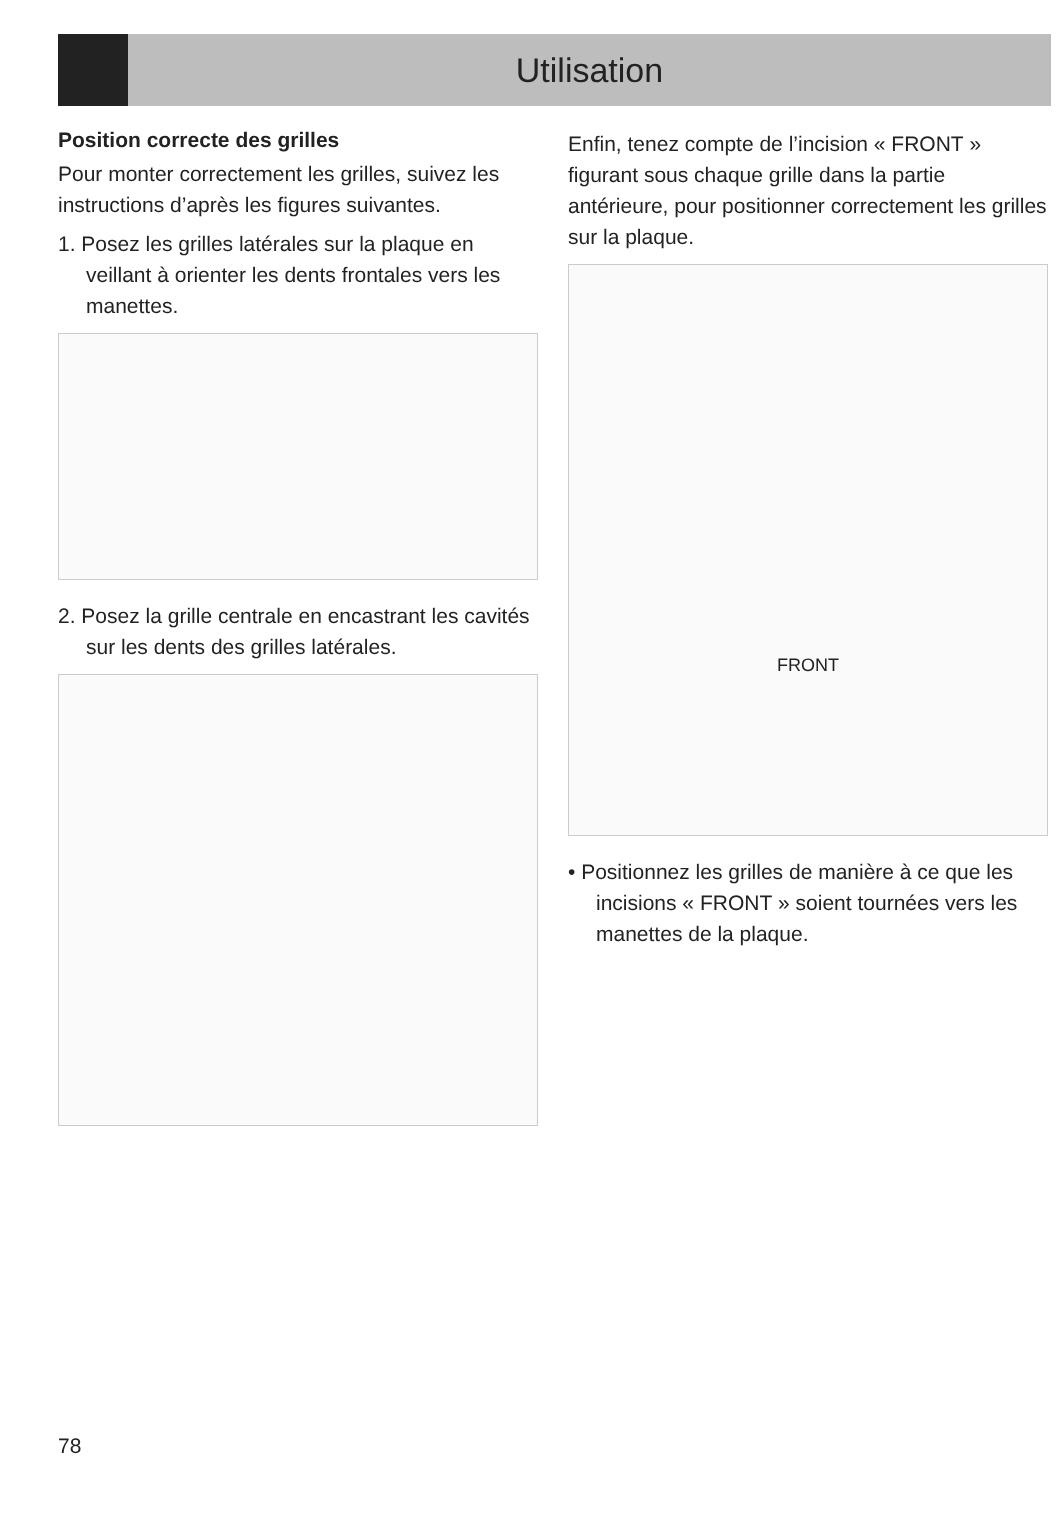Utilisation
Position correcte des grilles
Pour monter correctement les grilles, suivez les instructions d’après les figures suivantes.
1. Posez les grilles latérales sur la plaque en veillant à orienter les dents frontales vers les manettes.
2. Posez la grille centrale en encastrant les cavités sur les dents des grilles latérales.
Enfin, tenez compte de l’incision « FRONT » figurant sous chaque grille dans la partie antérieure, pour positionner correctement les grilles sur la plaque.
FRONT
• Positionnez les grilles de manière à ce que les incisions « FRONT » soient tournées vers les manettes de la plaque.
78